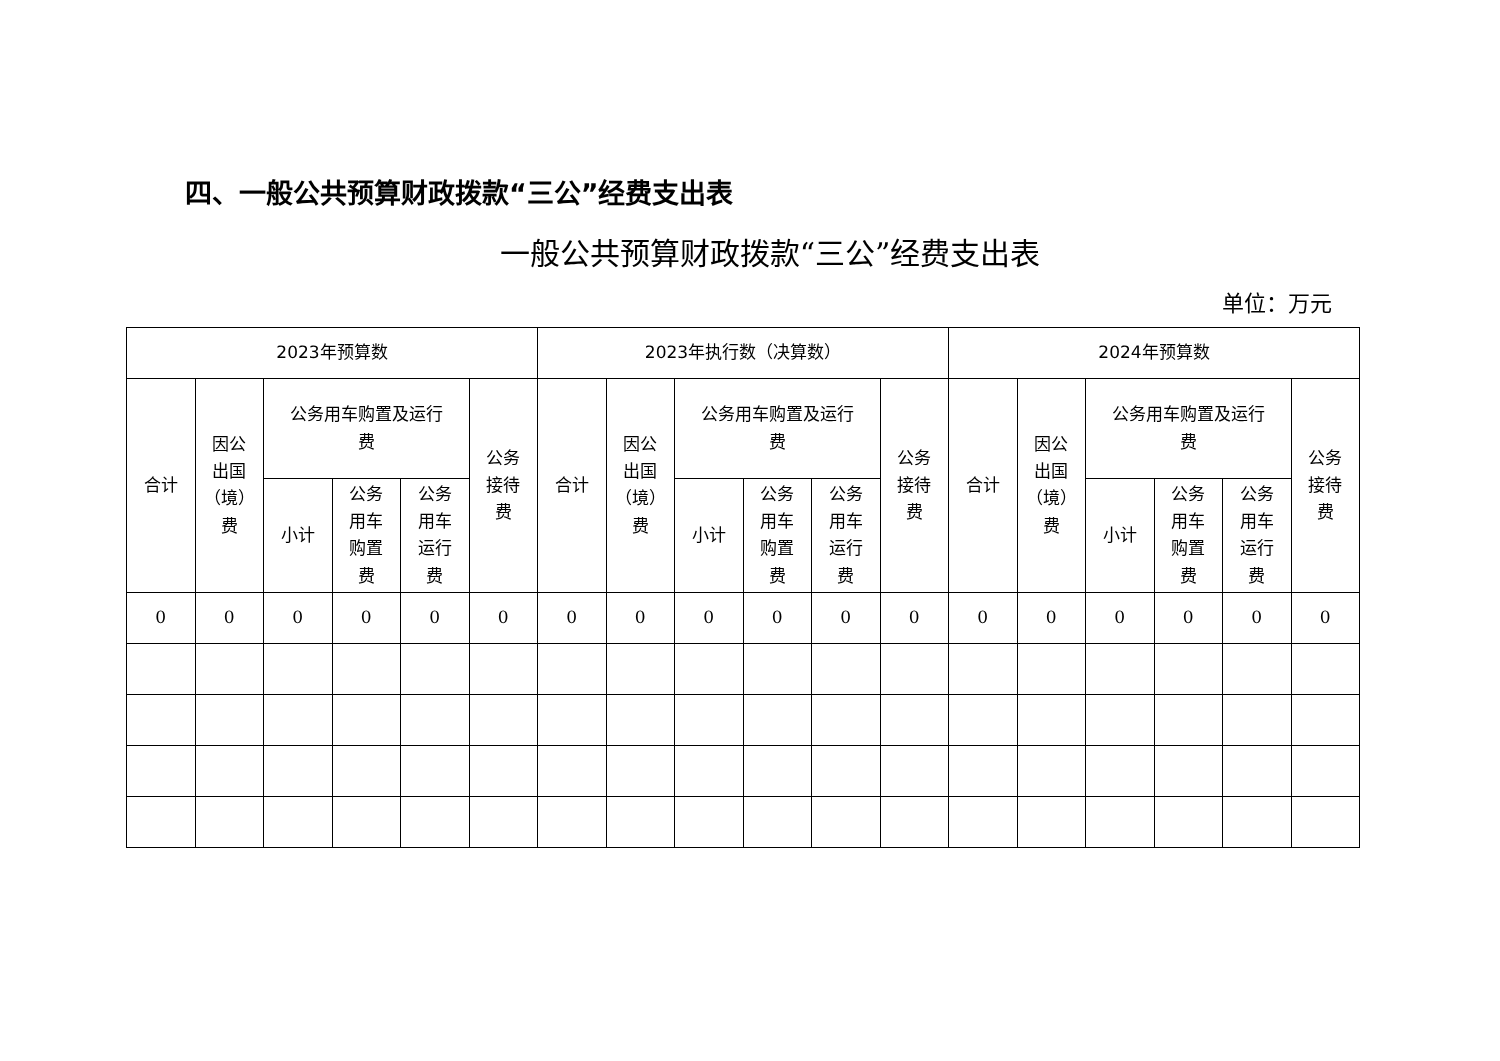四、一般公共预算财政拨款“三公”经费支出表
一般公共预算财政拨款“三公”经费支出表
单位：万元
| 2023年预算数 | | | | | | 2023年执行数（决算数） | | | | | | 2024年预算数 | | | | | |
| --- | --- | --- | --- | --- | --- | --- | --- | --- | --- | --- | --- | --- | --- | --- | --- | --- | --- |
| 合计 | 因公 出国 （境） 费 | 公务用车购置及运行 费 | | | 公务 接待 费 | 合计 | 因公 出国 （境） 费 | 公务用车购置及运行 费 | | | 公务 接待 费 | 合计 | 因公 出国 （境） 费 | 公务用车购置及运行 费 | | | 公务 接待 费 |
| | | 小计 | 公务 用车 购置 费 | 公务 用车 运行 费 | | | | 小计 | 公务 用车 购置 费 | 公务 用车 运行 费 | | | | 小计 | 公务 用车 购置 费 | 公务 用车 运行 费 | |
| 0 | 0 | 0 | 0 | 0 | 0 | 0 | 0 | 0 | 0 | 0 | 0 | 0 | 0 | 0 | 0 | 0 | 0 |